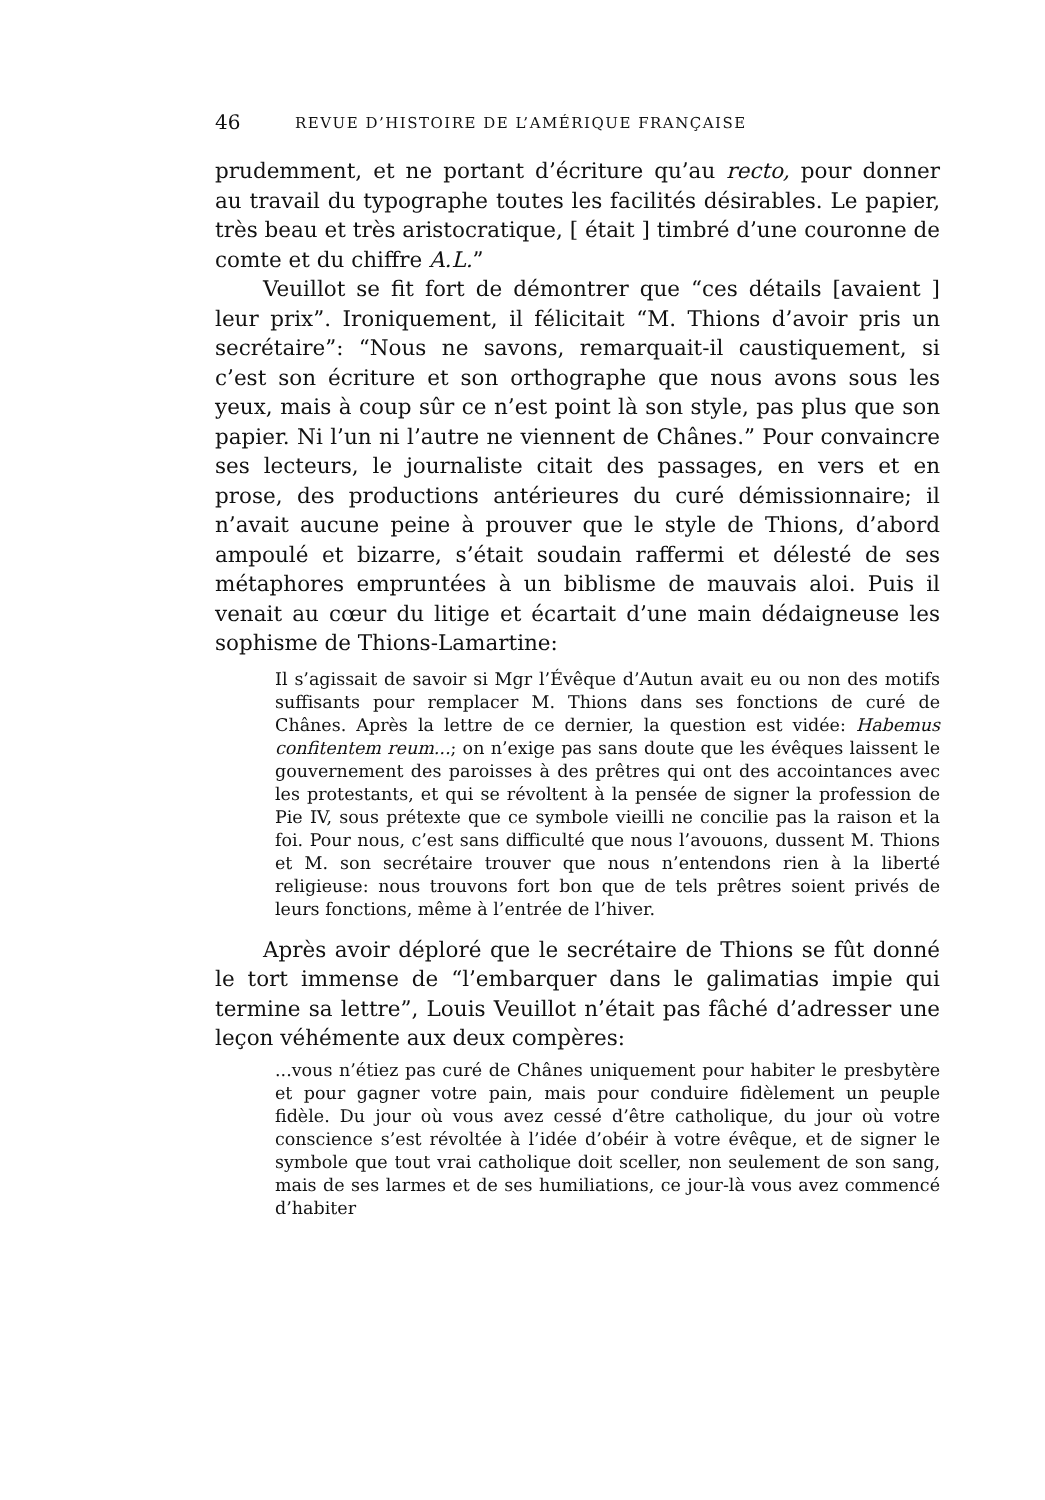46 REVUE D’HISTOIRE DE L’AMÉRIQUE FRANÇAISE
prudemment, et ne portant d’écriture qu’au recto, pour donner au travail du typographe toutes les facilités désirables. Le papier, très beau et très aristocratique, [ était ] timbré d’une couronne de comte et du chiffre A.L.”
Veuillot se fit fort de démontrer que “ces détails [avaient ] leur prix”. Ironiquement, il félicitait “M. Thions d’avoir pris un secrétaire”: “Nous ne savons, remarquait-il caustiquement, si c’est son écriture et son orthographe que nous avons sous les yeux, mais à coup sûr ce n’est point là son style, pas plus que son papier. Ni l’un ni l’autre ne viennent de Chânes.” Pour convaincre ses lecteurs, le journaliste citait des passages, en vers et en prose, des productions antérieures du curé démissionnaire; il n’avait aucune peine à prouver que le style de Thions, d’abord ampoulé et bizarre, s’était soudain raffermi et délesté de ses métaphores empruntées à un biblisme de mauvais aloi. Puis il venait au cœur du litige et écartait d’une main dédaigneuse les sophisme de Thions-Lamartine:
Il s’agissait de savoir si Mgr l’Évêque d’Autun avait eu ou non des motifs suffisants pour remplacer M. Thions dans ses fonctions de curé de Chânes. Après la lettre de ce dernier, la question est vidée: Habemus confitentem reum...; on n’exige pas sans doute que les évêques laissent le gouvernement des paroisses à des prêtres qui ont des accointances avec les protestants, et qui se révoltent à la pensée de signer la profession de Pie IV, sous prétexte que ce symbole vieilli ne concilie pas la raison et la foi. Pour nous, c’est sans difficulté que nous l’avouons, dussent M. Thions et M. son secrétaire trouver que nous n’entendons rien à la liberté religieuse: nous trouvons fort bon que de tels prêtres soient privés de leurs fonctions, même à l’entrée de l’hiver.
Après avoir déploré que le secrétaire de Thions se fût donné le tort immense de “l’embarquer dans le galimatias impie qui termine sa lettre”, Louis Veuillot n’était pas fâché d’adresser une leçon véhémente aux deux compères:
...vous n’étiez pas curé de Chânes uniquement pour habiter le presbytère et pour gagner votre pain, mais pour conduire fidèlement un peuple fidèle. Du jour où vous avez cessé d’être catholique, du jour où votre conscience s’est révoltée à l’idée d’obéir à votre évêque, et de signer le symbole que tout vrai catholique doit sceller, non seulement de son sang, mais de ses larmes et de ses humiliations, ce jour-là vous avez commencé d’habiter